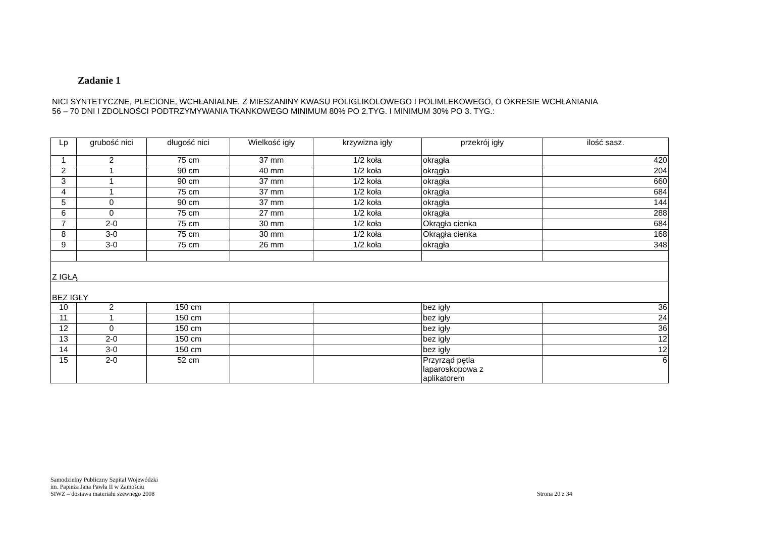Zadanie 1
NICI SYNTETYCZNE, PLECIONE, WCHŁANIALNE, Z MIESZANINY KWASU POLIGLIKOLOWEGO I POLIMLEKOWEGO, O OKRESIE WCHŁANIANIA
56 – 70 DNI I ZDOLNOŚCI PODTRZYMYWANIA TKANKOWEGO MINIMUM 80% PO 2.TYG. I MINIMUM 30% PO 3. TYG.:
| Lp | grubość nici | długość nici | Wielkość igły | krzywizna igły | przekrój igły | ilość sasz. |
| --- | --- | --- | --- | --- | --- | --- |
| 1 | 2 | 75 cm | 37 mm | 1/2 koła | okrągła | 420 |
| 2 | 1 | 90 cm | 40 mm | 1/2 koła | okrągła | 204 |
| 3 | 1 | 90 cm | 37 mm | 1/2 koła | okrągła | 660 |
| 4 | 1 | 75 cm | 37 mm | 1/2 koła | okrągła | 684 |
| 5 | 0 | 90 cm | 37 mm | 1/2 koła | okrągła | 144 |
| 6 | 0 | 75 cm | 27 mm | 1/2 koła | okrągła | 288 |
| 7 | 2-0 | 75 cm | 30 mm | 1/2 koła | Okrągła cienka | 684 |
| 8 | 3-0 | 75 cm | 30 mm | 1/2 koła | Okrągła cienka | 168 |
| 9 | 3-0 | 75 cm | 26 mm | 1/2 koła | okrągła | 348 |
| Z IGŁĄ | | | | | | |
| BEZ IGŁY | | | | | | |
| 10 | 2 | 150 cm | | | bez igły | 36 |
| 11 | 1 | 150 cm | | | bez igły | 24 |
| 12 | 0 | 150 cm | | | bez igły | 36 |
| 13 | 2-0 | 150 cm | | | bez igły | 12 |
| 14 | 3-0 | 150 cm | | | bez igły | 12 |
| 15 | 2-0 | 52 cm | | | Przyrząd pętla laparoskopowa z aplikatorem | 6 |
Samodzielny Publiczny Szpital Wojewódzki
im. Papieża Jana Pawła II w Zamościu
SIWZ – dostawa materiału szewnego 2008
Strona 20 z 34